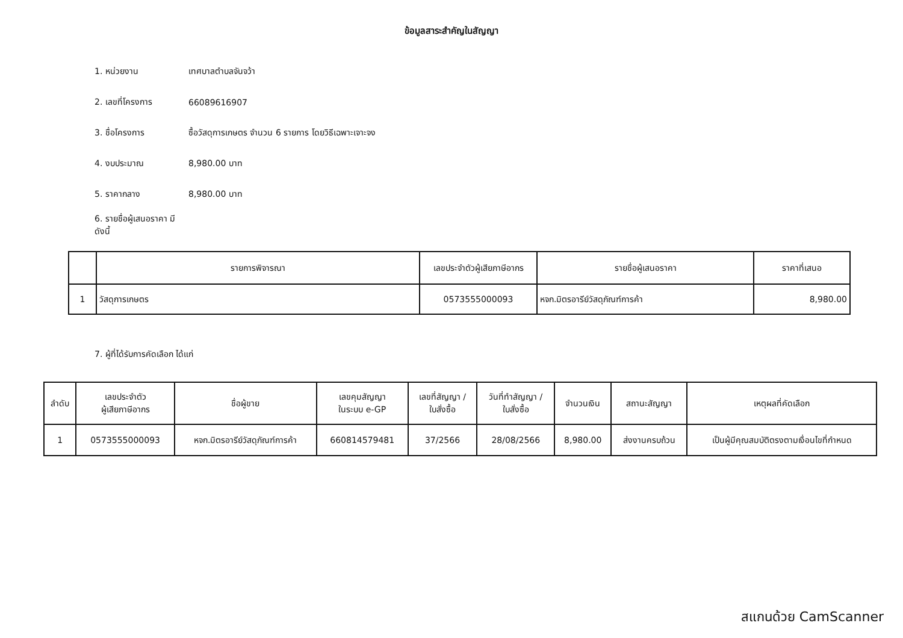ข้อมูลสาระสำคัญในสัญญา
1. หน่วยงาน เทศบาลตำบลจันจว้า
2. เลขที่โครงการ 66089616907
3. ชื่อโครงการ ซื้อวัสดุการเกษตร จำนวน 6 รายการ โดยวิธีเฉพาะเจาะจง
4. งบประมาณ 8,980.00 บาท
5. ราคากลาง 8,980.00 บาท
6. รายชื่อผู้เสนอราคา มีดังนี้
| | รายการพิจารณา | เลขประจำตัวผู้เสียภาษีอากร | รายชื่อผู้เสนอราคา | ราคาที่เสนอ |
| --- | --- | --- | --- | --- |
| 1 | วัสดุการเกษตร | 0573555000093 | หจก.มิตรอารีย์วัสดุภัณฑ์การค้า | 8,980.00 |
7. ผู้ที่ได้รับการคัดเลือก ได้แก่
| ลำดับ | เลขประจำตัว ผู้เสียภาษีอากร | ชื่อผู้ขาย | เลขคุมสัญญา ในระบบ e-GP | เลขที่สัญญา / ใบสั่งซื้อ | วันที่ทำสัญญา / ใบสั่งซื้อ | จำนวนเงิน | สถานะสัญญา | เหตุผลที่คัดเลือก |
| --- | --- | --- | --- | --- | --- | --- | --- | --- |
| 1 | 0573555000093 | หจก.มิตรอารีย์วัสดุภัณฑ์การค้า | 660814579481 | 37/2566 | 28/08/2566 | 8,980.00 | ส่งงานครบถ้วน | เป็นผู้มีคุณสมบัติตรงตามเงื่อนไขที่กำหนด |
สแกนด้วย CamScanner